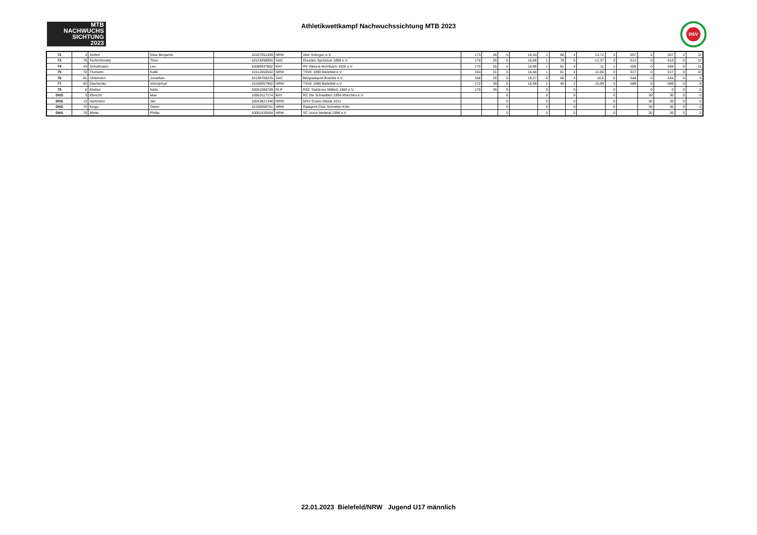MTB
NACHWUCHS
SICHTUNG
2023
Athletikwettkampf Nachwuchssichtung MTB 2023 RSV
| 72 | 4 | Seifert | Elias Benjamin | 10107551459 | NRW | Velo Solingen e.V. | 173 | 26 | 5 | 16,43 | 1 | 66 | 4 | 13,72 | 0 | 657 | 0 | 657 | 2 | 12 |
| 73 | 79 | Tschirnhorsky | Theo | 10123258991 | SAC | Dresden Sportclub 1898 e.V. | 178 | 25 | 5 | 16,88 | 1 | 79 | 5 | 12,37 | 0 | 613 | 0 | 613 | 0 | 11 |
| 74 | 24 | Schuhmann | Leo | 10089047802 | BAY | RV Viktoria Wombach 1925 e.V. | 170 | 25 | 5 | 16,99 | 1 | 61 | 4 | 11 | 1 | 559 | 0 | 559 | 0 | 11 |
| 75 | 70 | Trumann | Kalle | 10112050542 | NRW | TSVE 1890 Bielefeld e.V. | 164 | 31 | 5 | 16,66 | 1 | 61 | 4 | 12,66 | 0 | 617 | 0 | 617 | 0 | 10 |
| 76 | 81 | Uhlemann | Jonathan | 10136706225 | SAC | Bergradsport Brandis e.V. | 168 | 25 | 5 | 18,27 | 0 | 66 | 4 | 16,6 | 0 | 544 | 0 | 544 | 0 | 9 |
| 77 | 82 | Diachenko | Volodymyir | 10106057962 | NRW | TSVE 1890 Bielefeld e.V. | 172 | 30 | 5 | 16,98 | 1 | 40 | 2 | 15,09 | 0 | 589 | 0 | 589 | 0 | 8 |
| 78 | 6 | Kleiber | Niels | 10051088769 | RLP | RSC Stahlross Wittlich 1980 e.V. | 170 | 26 | 5 | | 0 | | 0 | - | 0 | | 0 | 0 | 0 | 5 |
| DNS | 3 | Ebrecht | Max | 10063117274 | BAY | RC Die Schwalben 1894 München e.V. | | | 0 | | 0 | | 0 | | 0 | | 30 | 30 | 0 | 0 |
| DNS | 13 | Hartmann | Jan | 10043821348 | NRW | MSV Essen-Steele 2011 | | | 0 | | 0 | | 0 | | 0 | | 30 | 30 | 0 | 0 |
| DNS | 72 | Kings | Owen | 10105058761 | NRW | Radsport-Club Schmitter Köln | | | 0 | | 0 | | 0 | | 0 | | 30 | 30 | 0 | 0 |
| DNS | 76 | White | Phillip | 10052430504 | NRW | SC Union Nettetal 1996 e.V | | | 0 | | 0 | | 0 | | 0 | | 30 | 30 | 0 | 0 |
22.01.2023 Bielefeld/NRW Jugend U17 männlich